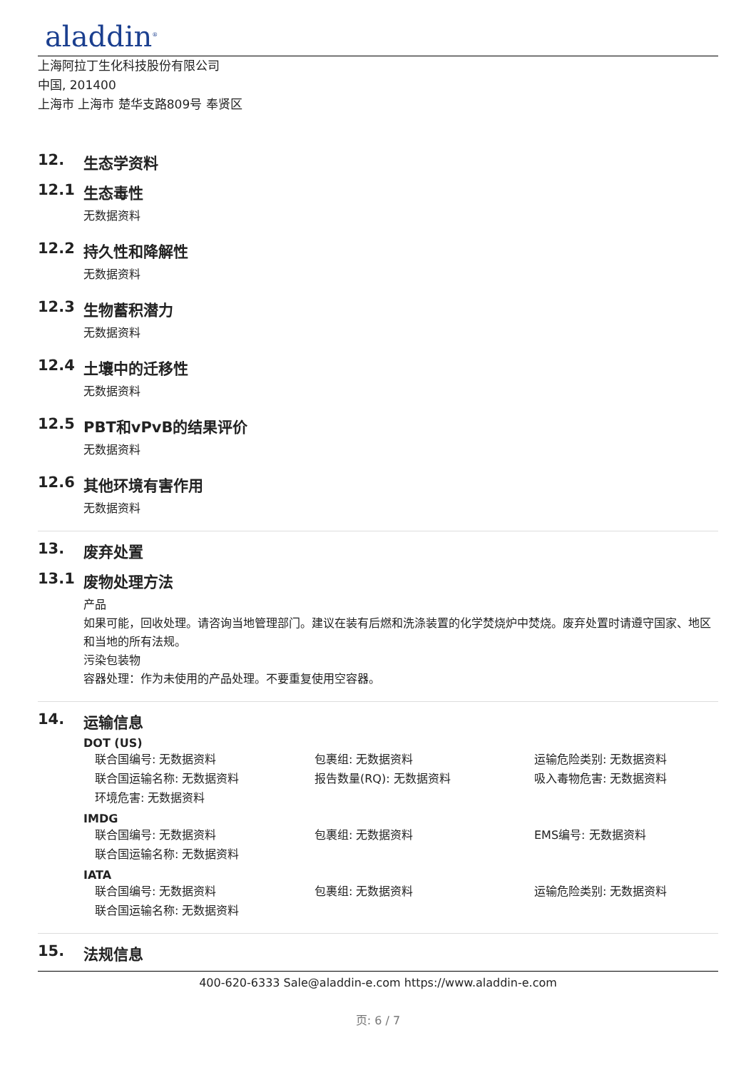aladdin<sup>®</sup>
上海阿拉丁生化科技股份有限公司
中国, 201400
上海市 上海市 楚华支路809号 奉贤区
12. 生态学资料
12.1 生态毒性
无数据资料
12.2 持久性和降解性
无数据资料
12.3 生物蓄积潜力
无数据资料
12.4 土壤中的迁移性
无数据资料
12.5 PBT和vPvB的结果评价
无数据资料
12.6 其他环境有害作用
无数据资料
13. 废弃处置
13.1 废物处理方法
产品
如果可能，回收处理。请咨询当地管理部门。建议在装有后燃和洗涤装置的化学焚烧炉中焚烧。废弃处置时请遵守国家、地区和当地的所有法规。
污染包装物
容器处理：作为未使用的产品处理。不要重复使用空容器。
14. 运输信息
DOT (US)
联合国编号: 无数据资料
包裹组: 无数据资料
运输危险类别: 无数据资料
联合国运输名称: 无数据资料
报告数量(RQ): 无数据资料
吸入毒物危害: 无数据资料
环境危害: 无数据资料
IMDG
联合国编号: 无数据资料
包裹组: 无数据资料
EMS编号: 无数据资料
联合国运输名称: 无数据资料
IATA
联合国编号: 无数据资料
包裹组: 无数据资料
运输危险类别: 无数据资料
联合国运输名称: 无数据资料
15. 法规信息
400-620-6333 Sale@aladdin-e.com https://www.aladdin-e.com
页: 6 / 7